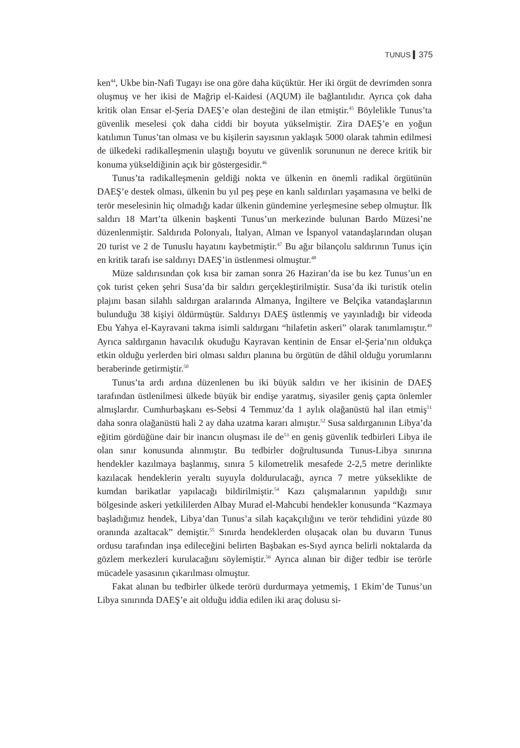TUNUS ▍375
ken<sup>44</sup>, Ukbe bin-Nafi Tugayı ise ona göre daha küçüktür. Her iki örgüt de devrimden sonra oluşmuş ve her ikisi de Mağrip el-Kaidesi (AQUM) ile bağlantılıdır. Ayrıca çok daha kritik olan Ensar el-Şeria DAEŞ’e olan desteğini de ilan etmiştir.<sup>45</sup> Böylelikle Tunus’ta güvenlik meselesi çok daha ciddi bir boyuta yükselmiştir. Zira DAEŞ’e en yoğun katılımın Tunus’tan olması ve bu kişilerin sayısının yaklaşık 5000 olarak tahmin edilmesi de ülkedeki radikalleşmenin ulaştığı boyutu ve güvenlik sorununun ne derece kritik bir konuma yükseldiğinin açık bir göstergesidir.<sup>46</sup>
Tunus’ta radikalleşmenin geldiği nokta ve ülkenin en önemli radikal örgütünün DAEŞ’e destek olması, ülkenin bu yıl peş peşe en kanlı saldırıları yaşamasına ve belki de terör meselesinin hiç olmadığı kadar ülkenin gündemine yerleşmesine sebep olmuştur. İlk saldırı 18 Mart’ta ülkenin başkenti Tunus’un merkezinde bulunan Bardo Müzesi’ne düzenlenmiştir. Saldırıda Polonyalı, İtalyan, Alman ve İspanyol vatandaşlarından oluşan 20 turist ve 2 de Tunuslu hayatını kaybetmiştir.<sup>47</sup> Bu ağır bilançolu saldırının Tunus için en kritik tarafı ise saldırıyı DAEŞ’in üstlenmesi olmuştur.<sup>48</sup>
Müze saldırısından çok kısa bir zaman sonra 26 Haziran’da ise bu kez Tunus’un en çok turist çeken şehri Susa’da bir saldırı gerçekleştirilmiştir. Susa’da iki turistik otelin plajını basan silahlı saldırgan aralarında Almanya, İngiltere ve Belçika vatandaşlarının bulunduğu 38 kişiyi öldürmüştür. Saldırıyı DAEŞ üstlenmiş ve yayınladığı bir videoda Ebu Yahya el-Kayravani takma isimli saldırganı “hilafetin askeri” olarak tanımlamıştır.<sup>49</sup> Ayrıca saldırganın havacılık okuduğu Kayravan kentinin de Ensar el-Şeria’nın oldukça etkin olduğu yerlerden biri olması saldırı planına bu örgütün de dâhil olduğu yorumlarını beraberinde getirmiştir.<sup>50</sup>
Tunus’ta ardı ardına düzenlenen bu iki büyük saldırı ve her ikisinin de DAEŞ tarafından üstlenilmesi ülkede büyük bir endişe yaratmış, siyasiler geniş çapta önlemler almışlardır. Cumhurbaşkanı es-Sebsi 4 Temmuz’da 1 aylık olağanüstü hal ilan etmiş<sup>51</sup> daha sonra olağanüstü hali 2 ay daha uzatma kararı almıştır.<sup>52</sup> Susa saldırganının Libya’da eğitim gördüğüne dair bir inancın oluşması ile de<sup>53</sup> en geniş güvenlik tedbirleri Libya ile olan sınır konusunda alınmıştır. Bu tedbirler doğrultusunda Tunus-Libya sınırına hendekler kazılmaya başlanmış, sınıra 5 kilometrelik mesafede 2-2,5 metre derinlikte kazılacak hendeklerin yeraltı suyuyla doldurulacağı, ayrıca 7 metre yükseklikte de kumdan barikatlar yapılacağı bildirilmiştir.<sup>54</sup> Kazı çalışmalarının yapıldığı sınır bölgesinde askeri yetkililerden Albay Murad el-Mahcubi hendekler konusunda “Kazmaya başladığımız hendek, Libya’dan Tunus’a silah kaçakçılığını ve terör tehdidini yüzde 80 oranında azaltacak” demiştir.<sup>55</sup> Sınırda hendeklerden oluşacak olan bu duvarın Tunus ordusu tarafından inşa edileceğini belirten Başbakan es-Sıyd ayrıca belirli noktalarda da gözlem merkezleri kurulacağını söylemiştir.<sup>56</sup> Ayrıca alınan bir diğer tedbir ise terörle mücadele yasasının çıkarılması olmuştur.
Fakat alınan bu tedbirler ülkede terörü durdurmaya yetmemiş, 1 Ekim’de Tunus’un Libya sınırında DAEŞ’e ait olduğu iddia edilen iki araç dolusu si-